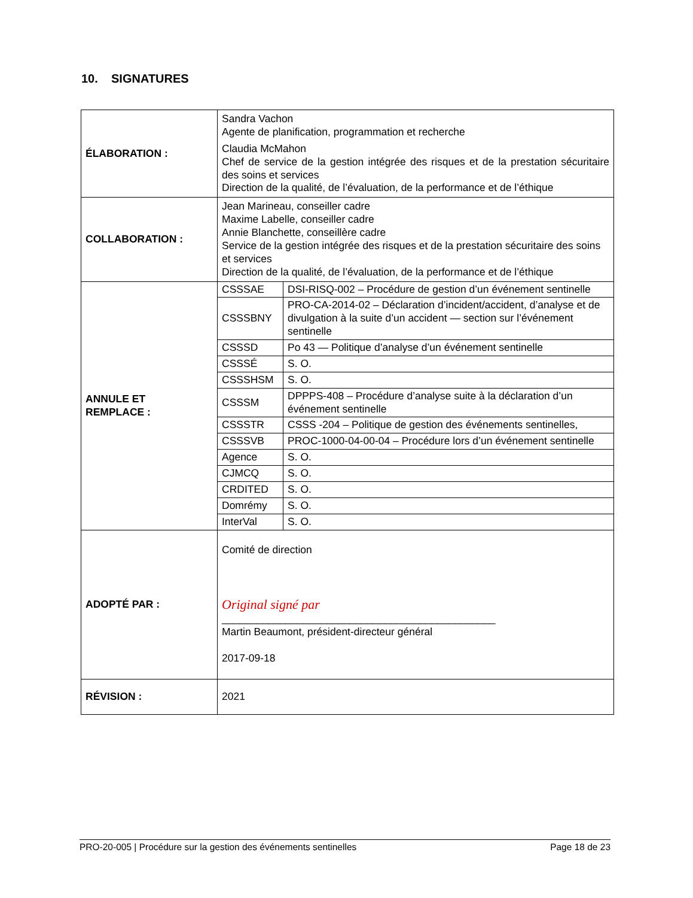10. SIGNATURES
| ÉLABORATION : | Sandra Vachon Agente de planification, programmation et recherche Claudia McMahon Chef de service de la gestion intégrée des risques et de la prestation sécuritaire des soins et services Direction de la qualité, de l’évaluation, de la performance et de l’éthique |
| COLLABORATION : | Jean Marineau, conseiller cadre Maxime Labelle, conseiller cadre Annie Blanchette, conseillère cadre Service de la gestion intégrée des risques et de la prestation sécuritaire des soins et services Direction de la qualité, de l’évaluation, de la performance et de l’éthique |
| ANNULE ET REMPLACE : | / CSSSAE / DSI-RISQ-002 – Procédure de gestion d’un événement sentinelle / / CSSSBNY / PRO-CA-2014-02 – Déclaration d’incident/accident, d’analyse et de divulgation à la suite d’un accident — section sur l’événement sentinelle / / CSSSD / Po 43 — Politique d’analyse d’un événement sentinelle / / CSSSÉ / S. O. / / CSSSHSM / S. O. / / CSSSM / DPPPS-408 – Procédure d’analyse suite à la déclaration d’un événement sentinelle / / CSSSTR / CSSS -204 – Politique de gestion des événements sentinelles, / / CSSSVB / PROC-1000-04-00-04 – Procédure lors d’un événement sentinelle / / Agence / S. O. / / CJMCQ / S. O. / / CRDITED / S. O. / / Domrémy / S. O. / / InterVal / S. O. / |
| ADOPTÉ PAR : | Comité de direction Original signé par _______________________________________________ Martin Beaumont, président-directeur général 2017-09-18 |
| RÉVISION : | 2021 |
PRO-20-005 | Procédure sur la gestion des événements sentinelles Page 18 de 23